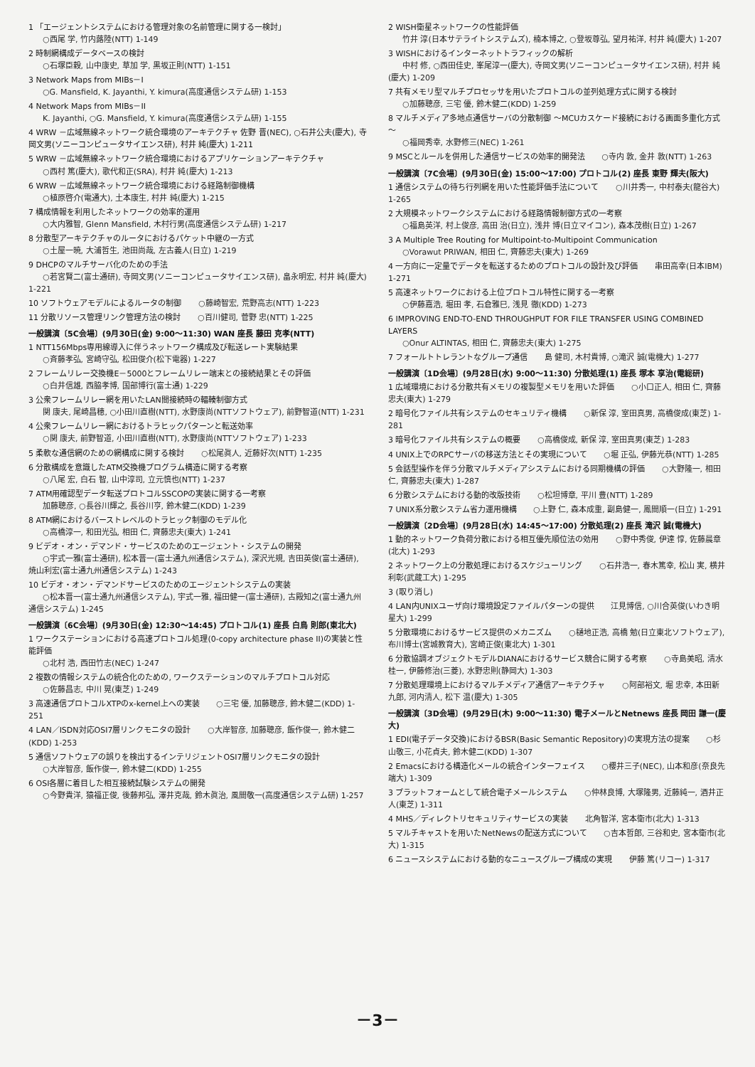1 「エージェントシステムにおける管理対象の名前管理に関する一検討」
○西尾 学, 竹内蕗陸(NTT) 1-149
2 時制網構成データベースの検討
○石塚臣穀, 山中康史, 草加 学, 黒坂正則(NTT) 1-151
3 Network Maps from MIBs－I
○G. Mansfield, K. Jayanthi, Y. kimura(高度通信システム研) 1-153
4 Network Maps from MIBs－II
K. Jayanthi, ○G. Mansfield, Y. kimura(高度通信システム研) 1-155
4 WRW －広域無線ネットワーク統合環境のアーキテクチャ 佐野 晋(NEC), ○石井公夫(慶大), 寺岡文男(ソニーコンピュータサイエンス研), 村井 純(慶大) 1-211
5 WRW －広域無線ネットワーク統合環境におけるアプリケーションアーキテクチャ
○西村 篤(慶大), 歌代和正(SRA), 村井 純(慶大) 1-213
6 WRW －広域無線ネットワーク統合環境における経路制御機構
○植原啓介(電通大), 土本康生, 村井 純(慶大) 1-215
7 構成情報を利用したネットワークの効率的運用
○大内雅智, Glenn Mansfield, 木村行男(高度通信システム研) 1-217
8 分散型アーキテクチャのルータにおけるパケット中継の一方式
○土屋一暁, 大浦哲生, 池田尚哉, 左古義人(日立) 1-219
9 DHCPのマルチサーバ化のための手法
○若宮賢二(富士通研), 寺岡文男(ソニーコンピュータサイエンス研), 畠永明宏, 村井 純(慶大) 1-221
10 ソフトウェアモデルによるルータの制御 ○藤崎智宏, 荒野高志(NTT) 1-223
11 分散リソース管理リンク管理方法の検討 ○百川健司, 菅野 忠(NTT) 1-225
一般講演〔5C会場〕(9月30日(金) 9:00～11:30) WAN 座長 藤田 克孝(NTT)
1 NTT156Mbps専用線導入に伴うネットワーク構成及び転送レート実験結果
○斉藤孝弘, 宮崎守弘, 松田俊介(松下電器) 1-227
2 フレームリレー交換機E－5000とフレームリレー端末との接続結果とその評価
○白井信雄, 西脇孝博, 国部博行(富士通) 1-229
3 公衆フレームリレー網を用いたLAN間接続時の輻輳制御方式
関 康夫, 尾崎昌穂, ○小田川直樹(NTT), 水野康尚(NTTソフトウェア), 前野智道(NTT) 1-231
4 公衆フレームリレー網におけるトラヒックパターンと転送効率
○関 康夫, 前野智道, 小田川直樹(NTT), 水野康尚(NTTソフトウェア) 1-233
5 柔軟な通信網のための網構成に関する検討 ○松尾眞人, 近藤好次(NTT) 1-235
6 分散構成を意識したATM交換機プログラム構造に関する考察
○八尾 宏, 白石 智, 山中淳司, 立元慎也(NTT) 1-237
7 ATM用確認型データ転送プロトコルSSCOPの実装に関する一考察
加藤聰彦, ○長谷川輝之, 長谷川亨, 鈴木健二(KDD) 1-239
8 ATM網におけるバーストレベルのトラヒック制御のモデル化
○高橋淳一, 和田光弘, 相田 仁, 齊藤忠夫(東大) 1-241
9 ビデオ・オン・デマンド・サービスのためのエージェント・システムの開発
○宇式一雅(富士通研), 松本晋一(富士通九州通信システム), 深沢光規, 吉田英俊(富士通研), 焼山利宏(富士通九州通信システム) 1-243
10 ビデオ・オン・デマンドサービスのためのエージェントシステムの実装
○松本晋一(富士通九州通信システム), 宇式一雅, 福田健一(富士通研), 古殿知之(富士通九州通信システム) 1-245
一般講演〔6C会場〕(9月30日(金) 12:30～14:45) プロトコル(1) 座長 白鳥 則郎(東北大)
1 ワークステーションにおける高速プロトコル処理(0-copy architecture phase II)の実装と性能評価
○北村 浩, 西田竹志(NEC) 1-247
2 複数の情報システムの統合化のための, ワークステーションのマルチプロトコル対応
○佐藤昌志, 中川 晃(東芝) 1-249
3 高速通信プロトコルXTPのx-kernel上への実装 ○三宅 優, 加藤聰彦, 鈴木健二(KDD) 1-251
4 LAN／ISDN対応OSI7層リンクモニタの設計 ○大岸智彦, 加藤聰彦, 飯作俊一, 鈴木健二(KDD) 1-253
5 通信ソフトウェアの誤りを検出するインテリジェントOSI7層リンクモニタの設計
○大岸智彦, 飯作俊一, 鈴木健二(KDD) 1-255
6 OSI各層に着目した相互接続試験システムの開発
○今野貴洋, 猿福正俊, 後藤邦弘, 澤井克哉, 鈴木眞治, 風間敬一(高度通信システム研) 1-257
2 WISH衛星ネットワークの性能評価
竹井 淳(日本サテライトシステムズ), 楠本博之, ○登坂尊弘, 望月祐洋, 村井 純(慶大) 1-207
3 WISHにおけるインターネットトラフィックの解析
中村 修, ○西田佳史, 峯尾淳一(慶大), 寺岡文男(ソニーコンピュータサイエンス研), 村井 純(慶大) 1-209
7 共有メモリ型マルチプロセッサを用いたプロトコルの並列処理方式に関する検討
○加藤聰彦, 三宅 優, 鈴木健二(KDD) 1-259
8 マルチメディア多地点通信サーバの分散制御 ～MCUカスケード接続における画面多重化方式～
○福岡秀幸, 水野修三(NEC) 1-261
9 MSCとルールを併用した通信サービスの効率的開発法 ○寺内 敦, 金井 敦(NTT) 1-263
一般講演〔7C会場〕(9月30日(金) 15:00～17:00) プロトコル(2) 座長 東野 輝夫(阪大)
1 通信システムの待ち行列網を用いた性能評価手法について ○川井秀一, 中村泰夫(龍谷大) 1-265
2 大規模ネットワークシステムにおける経路情報制御方式の一考察
○福島英洋, 村上俊彦, 高田 治(日立), 浅井 博(日立マイコン), 森本茂樹(日立) 1-267
3 A Multiple Tree Routing for Multipoint-to-Multipoint Communication
○Vorawut PRIWAN, 相田 仁, 齊藤忠夫(東大) 1-269
4 一方向に一定量でデータを転送するためのプロトコルの設計及び評価 串田高幸(日本IBM) 1-271
5 高速ネットワークにおける上位プロトコル特性に関する一考察
○伊藤嘉浩, 堀田 孝, 石倉雅巳, 浅見 徹(KDD) 1-273
6 IMPROVING END-TO-END THROUGHPUT FOR FILE TRANSFER USING COMBINED LAYERS
○Onur ALTINTAS, 相田 仁, 齊藤忠夫(東大) 1-275
7 フォールトトレラントなグループ通信 島 健司, 木村貴博, ○滝沢 誠(電機大) 1-277
一般講演〔1D会場〕(9月28日(水) 9:00～11:30) 分散処理(1) 座長 塚本 享治(電総研)
1 広域環境における分散共有メモリの複製型メモリを用いた評価 ○小口正人, 相田 仁, 齊藤忠夫(東大) 1-279
2 暗号化ファイル共有システムのセキュリティ機構 ○新保 淳, 室田真男, 高橋俊成(東芝) 1-281
3 暗号化ファイル共有システムの概要 ○高橋俊成, 新保 淳, 室田真男(東芝) 1-283
4 UNIX上でのRPCサーバの移送方法とその実現について ○堀 正弘, 伊藤光恭(NTT) 1-285
5 会話型操作を伴う分散マルチメディアシステムにおける同期機構の評価 ○大野隆一, 相田 仁, 齊藤忠夫(東大) 1-287
6 分散システムにおける動的改版技術 ○松坦博章, 平川 豊(NTT) 1-289
7 UNIX系分散システム省力運用機構 ○上野 仁, 森本成重, 副島健一, 鳳間順一(日立) 1-291
一般講演〔2D会場〕(9月28日(水) 14:45～17:00) 分散処理(2) 座長 滝沢 誠(電機大)
1 動的ネットワーク負荷分散における相互優先順位法の効用 ○野中秀俊, 伊達 惇, 佐藤晨章(北大) 1-293
2 ネットワーク上の分散処理におけるスケジューリング ○石井浩一, 春木篤幸, 松山 実, 横井利彰(武蔵工大) 1-295
3 (取り消し)
4 LAN内UNIXユーザ向け環境設定ファイルパターンの提供 江見博信, ○川合英俊(いわき明星大) 1-299
5 分散環境におけるサービス提供のメカニズム ○樋地正浩, 高橋 勉(日立東北ソフトウェア), 布川博士(宮城教育大), 宮崎正俊(東北大) 1-301
6 分散協調オブジェクトモデルDIANAにおけるサービス競合に関する考察 ○寺島美昭, 清水桂一, 伊藤修治(三菱), 水野忠則(静岡大) 1-303
7 分散処理環境上におけるマルチメディア通信アーキテクチャ ○阿部裕文, 堀 忠幸, 本田新九郎, 河内清人, 松下 温(慶大) 1-305
一般講演〔3D会場〕(9月29日(木) 9:00～11:30) 電子メールとNetnews 座長 岡田 謙一(慶大)
1 EDI(電子データ交換)におけるBSR(Basic Semantic Repository)の実現方法の提案 ○杉山敬三, 小花貞夫, 鈴木健二(KDD) 1-307
2 Emacsにおける構造化メールの統合インターフェイス ○櫻井三子(NEC), 山本和彦(奈良先端大) 1-309
3 プラットフォームとして統合電子メールシステム ○仲林良博, 大塚隆男, 近藤純一, 酒井正人(東芝) 1-311
4 MHS／ディレクトリセキュリティサービスの実装 北角智洋, 宮本衛市(北大) 1-313
5 マルチキャストを用いたNetNewsの配送方式について ○吉本哲郎, 三谷和史, 宮本衛市(北大) 1-315
6 ニュースシステムにおける動的なニュースグループ構成の実現 伊藤 篤(リコー) 1-317
－3－